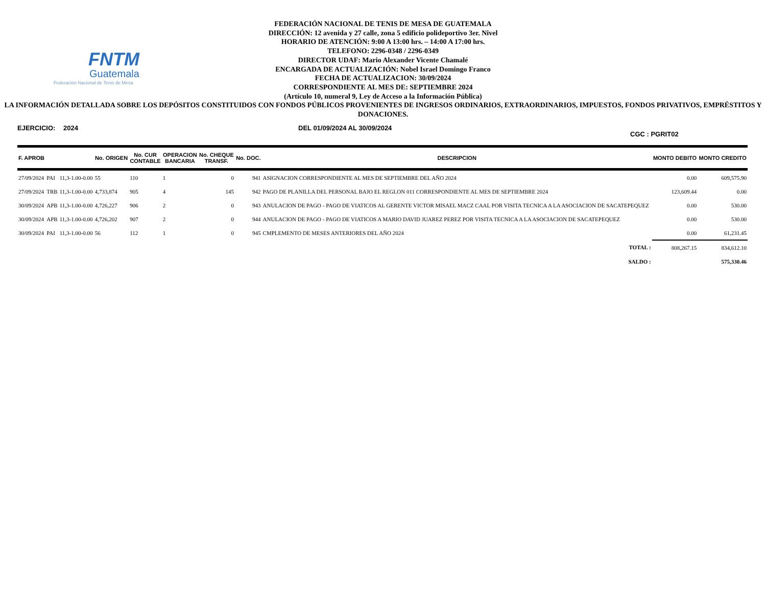FNTM
Guatemala
Federación Nacional de Tenis de Mesa
FEDERACIÓN NACIONAL DE TENIS DE MESA DE GUATEMALA
DIRECCIÓN: 12 avenida y 27 calle, zona 5 edificio polideportivo 3er. Nivel
HORARIO DE ATENCIÓN: 9:00 A 13:00 hrs. – 14:00 A 17:00 hrs.
TELEFONO: 2296-0348 / 2296-0349
DIRECTOR UDAF: Mario Alexander Vicente Chamalé
ENCARGADA DE ACTUALIZACIÓN: Nobel Israel Domingo Franco
FECHA DE ACTUALIZACION: 30/09/2024
CORRESPONDIENTE AL MES DE: SEPTIEMBRE 2024
(Artículo 10, numeral 9, Ley de Acceso a la Información Pública)
LA INFORMACIÓN DETALLADA SOBRE LOS DEPÓSITOS CONSTITUIDOS CON FONDOS PÚBLICOS PROVENIENTES DE INGRESOS ORDINARIOS, EXTRAORDINARIOS, IMPUESTOS, FONDOS PRIVATIVOS, EMPRÉSTITOS Y DONACIONES.
EJERCICIO: 2024 DEL 01/09/2024 AL 30/09/2024 CGC : PGRIT02
| F. APROB | | | No. ORIGEN | No. CUR CONTABLE | OPERACION BANCARIA | No. CHEQUE TRANSF. | No. DOC. | DESCRIPCION | MONTO DEBITO | MONTO CREDITO |
| --- | --- | --- | --- | --- | --- | --- | --- | --- | --- | --- |
| 27/09/2024 | PAI | 11,3-1.00-0.00 | 55 | 110 | 1 | 0 | 941 | ASIGNACION CORRESPONDIENTE AL MES DE SEPTIEMBRE DEL AÑO 2024 | 0.00 | 609,575.90 |
| 27/09/2024 | TRB | 11,3-1.00-0.00 | 4,733,874 | 905 | 4 | 145 | 942 | PAGO DE PLANILLA DEL PERSONAL BAJO EL REGLON 011 CORRESPONDIENTE AL MES DE SEPTIEMBRE 2024 | 123,609.44 | 0.00 |
| 30/09/2024 | APB | 11,3-1.00-0.00 | 4,726,227 | 906 | 2 | 0 | 943 | ANULACION DE PAGO - PAGO DE VIATICOS AL GERENTE VICTOR MISAEL MACZ CAAL POR VISITA TECNICA A LA ASOCIACION DE SACATEPEQUEZ | 0.00 | 530.00 |
| 30/09/2024 | APB | 11,3-1.00-0.00 | 4,726,202 | 907 | 2 | 0 | 944 | ANULACION DE PAGO - PAGO DE VIATICOS A MARIO DAVID JUAREZ PEREZ POR VISITA TECNICA A LA ASOCIACION DE SACATEPEQUEZ | 0.00 | 530.00 |
| 30/09/2024 | PAI | 11,3-1.00-0.00 | 56 | 112 | 1 | 0 | 945 | CMPLEMENTO DE MESES ANTERIORES DEL AÑO 2024 | 0.00 | 61,231.45 |
| TOTAL : | | | | | | | | | 808,267.15 | 834,612.10 |
| SALDO : | | | | | | | | | | 575,330.46 |